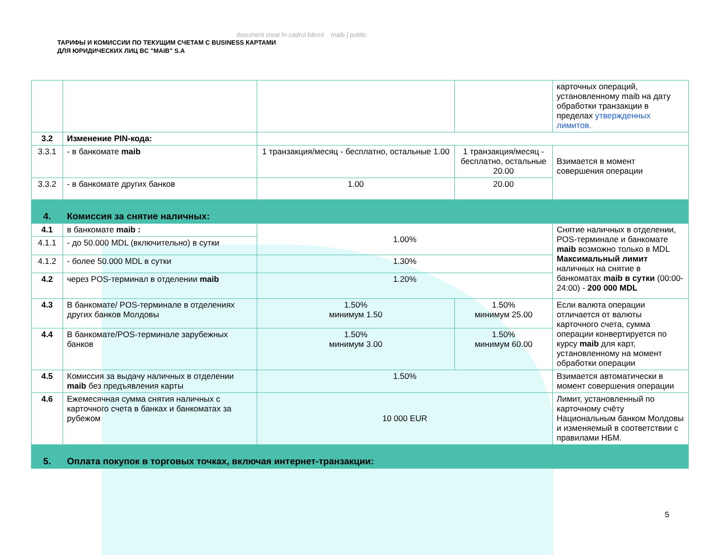document creat în cadrul băncii maib | public
ТАРИФЫ И КОМИССИИ ПО ТЕКУЩИМ СЧЕТАМ С BUSINESS КАРТАМИ
ДЛЯ ЮРИДИЧЕСКИХ ЛИЦ BC "MAIB" S.A
| | | | | карточных операций, установленному maib на дату обработки транзакции в пределах утвержденных лимитов. |
| 3.2 | Изменение PIN-кода: | | | |
| 3.3.1 | - в банкомате maib | 1 транзакция/месяц - бесплатно, остальные 1.00 | 1 транзакция/месяц - бесплатно, остальные 20.00 | Взимается в момент совершения операции |
| 3.3.2 | - в банкомате других банков | 1.00 | 20.00 | |
| 4. | Комиссия за снятие наличных: | | | |
| 4.1 | в банкомате maib : | 1.00% | | Снятие наличных в отделении, POS-терминале и банкомате maib возможно только в MDL Максимальный лимит наличных на снятие в банкоматах maib в сутки (00:00-24:00) - 200 000 MDL |
| 4.1.1 | - до 50.000 MDL (включительно) в сутки | | | |
| 4.1.2 | - более 50.000 MDL в сутки | 1.30% | | |
| 4.2 | через POS-терминал в отделении maib | 1.20% | | |
| 4.3 | В банкомате/ POS-терминале в отделениях других банков Молдовы | 1.50% минимум 1.50 | 1.50% минимум 25.00 | Если валюта операции отличается от валюты карточного счета, сумма операции конвертируется по курсу maib для карт, установленному на момент обработки операции |
| 4.4 | В банкомате/POS-терминале зарубежных банков | 1.50% минимум 3.00 | 1.50% минимум 60.00 | |
| 4.5 | Комиссия за выдачу наличных в отделении maib без предъявления карты | 1.50% | | Взимается автоматически в момент совершения операции |
| 4.6 | Ежемесячная сумма снятия наличных с карточного счета в банках и банкоматах за рубежом | 10 000 EUR | | Лимит, установленный по карточному счёту Национальным банком Молдовы и изменяемый в соответствии с правилами НБМ. |
| 5. | Оплата покупок в торговых точках, включая интернет-транзакции: | | | |
5